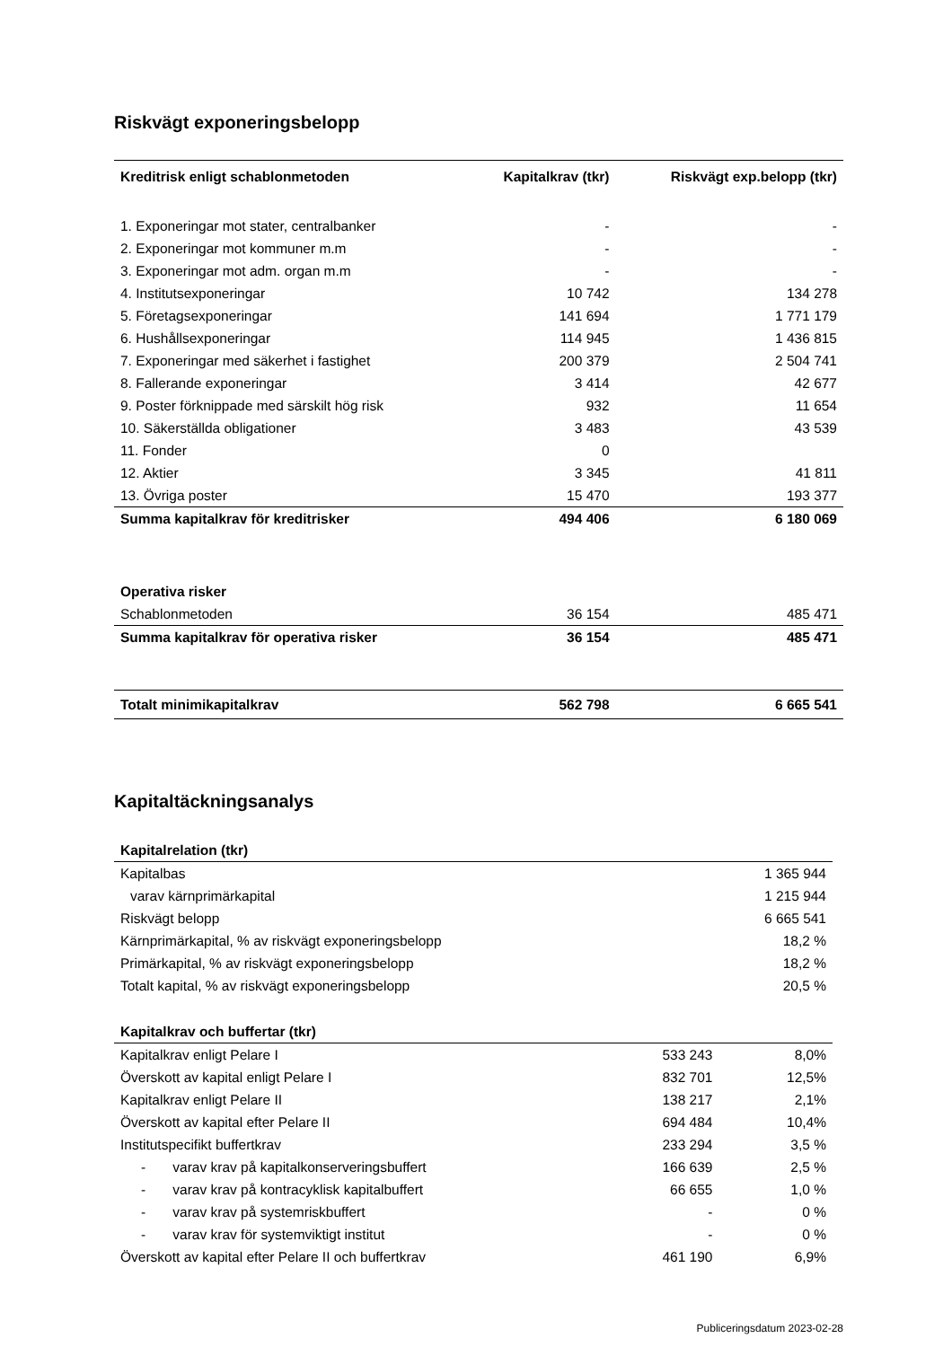Riskvägt exponeringsbelopp
| Kreditrisk enligt schablonmetoden | Kapitalkrav (tkr) | Riskvägt exp.belopp (tkr) |
| --- | --- | --- |
| 1. Exponeringar mot stater, centralbanker | - | - |
| 2. Exponeringar mot kommuner m.m | - | - |
| 3. Exponeringar mot adm. organ m.m | - | - |
| 4. Institutsexponeringar | 10 742 | 134 278 |
| 5. Företagsexponeringar | 141 694 | 1 771 179 |
| 6. Hushållsexponeringar | 114 945 | 1 436 815 |
| 7. Exponeringar med säkerhet i fastighet | 200 379 | 2 504 741 |
| 8. Fallerande exponeringar | 3 414 | 42 677 |
| 9. Poster förknippade med särskilt hög risk | 932 | 11 654 |
| 10. Säkerställda obligationer | 3 483 | 43 539 |
| 11. Fonder | 0 | |
| 12. Aktier | 3 345 | 41 811 |
| 13. Övriga poster | 15 470 | 193 377 |
| Summa kapitalkrav för kreditrisker | 494 406 | 6 180 069 |
| Operativa risker | | |
| Schablonmetoden | 36 154 | 485 471 |
| Summa kapitalkrav för operativa risker | 36 154 | 485 471 |
| Totalt minimikapitalkrav | 562 798 | 6 665 541 |
Kapitaltäckningsanalys
| Kapitalrelation (tkr) | | |
| --- | --- | --- |
| Kapitalbas | | 1 365 944 |
| varav kärnprimärkapital | | 1 215 944 |
| Riskvägt belopp | | 6 665 541 |
| Kärnprimärkapital, % av riskvägt exponeringsbelopp | | 18,2 % |
| Primärkapital, % av riskvägt exponeringsbelopp | | 18,2 % |
| Totalt kapital, % av riskvägt exponeringsbelopp | | 20,5 % |
| Kapitalkrav och buffertar (tkr) | | |
| Kapitalkrav enligt Pelare I | 533 243 | 8,0% |
| Överskott av kapital enligt Pelare I | 832 701 | 12,5% |
| Kapitalkrav enligt Pelare II | 138 217 | 2,1% |
| Överskott av kapital efter Pelare II | 694 484 | 10,4% |
| Institutspecifikt buffertkrav | 233 294 | 3,5 % |
| - varav krav på kapitalkonserveringsbuffert | 166 639 | 2,5 % |
| - varav krav på kontracyklisk kapitalbuffert | 66 655 | 1,0 % |
| - varav krav på systemriskbuffert | - | 0 % |
| - varav krav för systemviktigt institut | - | 0 % |
| Överskott av kapital efter Pelare II och buffertkrav | 461 190 | 6,9% |
Publiceringsdatum 2023-02-28